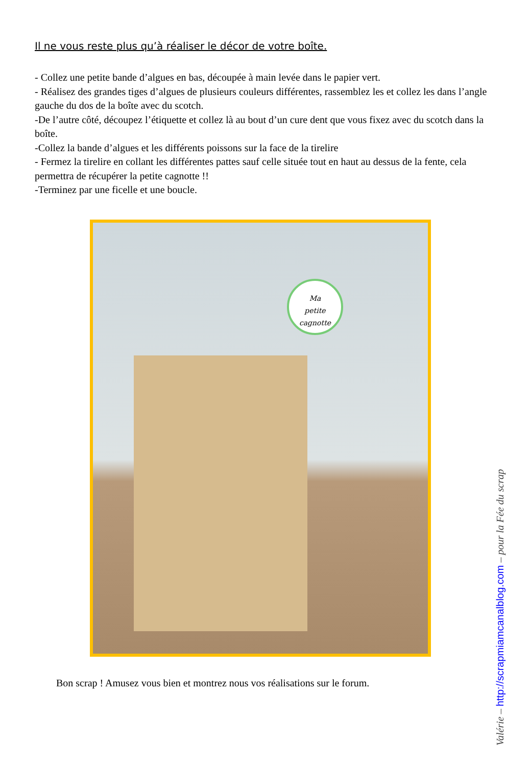Il ne vous reste plus qu’à réaliser le décor de votre boîte.
- Collez une petite bande d’algues en bas, découpée à main levée dans le papier vert.
- Réalisez des grandes tiges d’algues de plusieurs couleurs différentes, rassemblez les et collez les dans l’angle gauche du dos de la boîte avec du scotch.
-De l’autre côté, découpez l’étiquette et collez là au bout d’un cure dent que vous fixez avec du scotch dans la boîte.
-Collez la bande d’algues et les différents poissons sur la face de la tirelire
- Fermez la tirelire en collant les différentes pattes sauf celle située tout en haut au dessus de la fente, cela permettra de récupérer la petite cagnotte !!
-Terminez par une ficelle et une boucle.
Ma
petite
cagnotte
Bon scrap ! Amusez vous bien et montrez nous vos réalisations sur le forum.
Valérie – http://scrapmiamcanalblog.com – pour la Fée du scrap